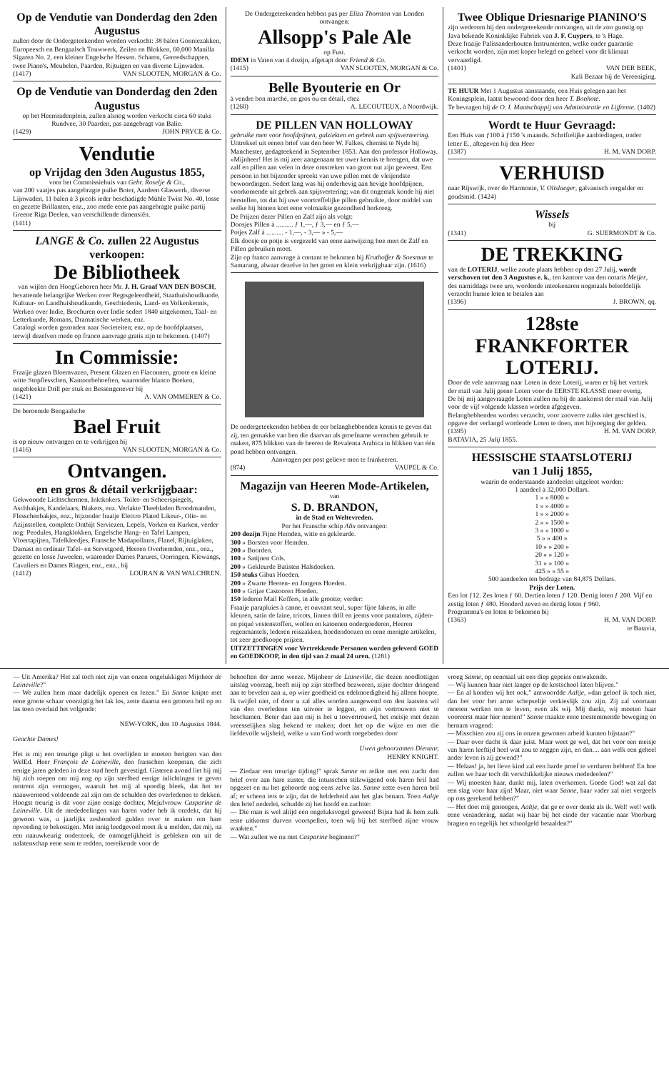Op de Vendutie van Donderdag den 2den Augustus
zullen door de Ondergeteekenden worden verkocht: 38 balen Gonniezakken, Europeesch en Bengaalsch Touwwerk, Zeilen en Blokken, 60,000 Manilla Sigaren No. 2, een kleiner Engelsche Hessen. Scharen, Gereedschappen, twee Piano's, Meubelen, Paarden, Rijtuigen en van diverse Lijnwaden.
(1417) VAN SLOOTEN, MORGAN & Co.
Op de Vendutie van Donderdag den 2den Augustus
op het Heemradenplein, zullen alsnog worden verkocht circa 60 stuks Rundvee, 30 Paarden, pas aangebragt van Balie.
(1429) JOHN PRYCE & Co.
Vendutie
op Vrijdag den 3den Augustus 1855,
voor het Commissiehuis van Gebr. Roselje & Co.,
van 200 vaatjes pas aangebragte puike Boter, Aardeen Glaswerk, diverse Lijnwaden, 11 balen à 3 picols ieder beschadigde Mühle Twist No. 40, losse en gezette Brillanten, enz., zoo mede eene pas aangebragte puike partij Greene Riga Deelen, van verschillende dimensiën.
(1411)
LANGE & Co. zullen 22 Augustus verkoopen:
De Bibliotheek
van wijlen den HoogGeboren heer Mr. J. H. Graaf VAN DEN BOSCH,
bevattende belangrijke Werken over Regtsgeleerdheid, Staathuishoudkunde, Kultuur- en Landhuishoudkunde, Geschiedenis, Land- en Volkenkennis, Werken over Indie, Brochuren over Indie sedert 1840 uitgekomen, Taal- en Letterkunde, Romans, Dramatische werken, enz.
Catalogi worden gezonden naar Societeiten; enz. op de hoofdplaatsen, terwijl dezelven mede op franco aanvrage gratis zijn te bekomen. (1407)
In Commissie:
Fraaije glazen Bloemvazen, Present Glazen en Flaconnen, groote en kleine witte Stopflesschen, Kantoorbehoeften, waaronder blanco Boeken, ongebleekte Drill per stuk en Bessengenever bij
(1421) A. VAN OMMEREN & Co.
De beroemde Bengaalsche
Bael Fruit
is op nieuw ontvangen en te verkrijgen bij
(1416) VAN SLOOTEN, MORGAN & Co.
Ontvangen.
en en gros & détail verkrijgbaar:
Gekwoonde Lichtschermen, Inktkokers. Toilet- en Scheerspiegels, Aschbakjes, Kandelaars, Blakers, enz. Verlakte Theebladen Broodmanden, Flesschenbakjes, enz., bijzonder fraaije Electro Plated Likeur-, Olie- en Azijnstellen, complete Ontbijt Serviezen, Lepels, Vorken en Kurken, verder nog: Pendules, Hangklokken, Engelsche Hang- en Tafel Lampen, Vloertapijten, Tafelkleedjes, Fransche Madapollams, Flanel, Rijtuiglaken, Damast en ordinair Tafel- en Servetgoed, Heeren Overhemden, enz., enz., gezette en losse Juweelen, waaronder Dames Parures, Oorringen, Kiewangs, Cavaliers en Dames Ringen, enz., enz., bij
(1412) LOURAN & VAN WALCHREN.
De Ondergeteekenden hebben pas per Eliza Thornton van Londen ontvangen:
Allsopp's Pale Ale
op Fust.
IDEM in Vaten van 4 dozijn, afgetapt door Friend & Co.
(1415) VAN SLOOTEN, MORGAN & Co.
Belle Byouterie en Or
à vendre bon marché, en gros ou en détail, chez
(1260) A. LECOUTEUX, á Noordwijk.
DE PILLEN VAN HOLLOWAY
gebruike men voor hoofdpijnen, galziekten en gebrek aan spijsverteering. Uittreksel uit eenen brief van den heer W. Falkes, chemist te Nyde bij Manchester, gedagteekend in September 1853. Aan den professor Holloway. »Mijnheer! Het is mij zeer aangenaam ter uwer kennis te brengen, dat uwe zalf en pillen aan velen in deze omstreken van groot nut zijn geweest. Een persoon in het bijzonder spreekt van uwe pillen met de vleijendste bewoordingen. Sedert lang was hij onderhevig aan hevige hoofdpijnen, voorkomende uit gebrek aan spijsvertering; van dit ongemak konde hij niet herstellen, tot dat hij uwe voortreffelijke pillen gebruikte, door middel van welke hij binnen kort eene volmaakte gezondheid herkreeg.
De Prijzen dezer Pillen en Zalf zijn als volgt:
Doosjes Pillen à .......... ƒ 1,—, ƒ 3,— en ƒ 5,—
Potjes Zalf à .......... - 1,—, - 3,— » - 5,—
Elk doosje en potje is vergezeld van eene aanwijzing hoe men de Zalf en Pillen gebruiken moet.
Zijn op franco aanvrage à contant te bekomen bij Kruthoffer & Soesman te Samarang, alwaar dezelve in het groot en klein verkrijgbaar zijn. (1616)
De ondergeteekenden hebben de eer belanghebbenden kennis te geven dat zij, ten gemakke van hen die daarvan als proefname wenschen gebruik te maken, 875 blikken van de heeren de Revalenta Arabica in blikken van één pond hebben ontvangen.
Aanvragen per post gelieve men te frankeeren.
(874) VAUPEL & Co.
Magazijn van Heeren Mode-Artikelen,
van
S. D. BRANDON,
in de Stad en Weltevreden.
Per het Fransche schip Alix ontvangen:
200 dozijn Fijne Hemden, witte en gekleurde.
300 » Borsten voor Hemden.
200 » Boorden.
100 » Satijnen Cols.
200 » Gekleurde Batisten Halsdoeken.
150 stuks Gibus Hoeden.
200 » Zwarte Heeren- en Jongens Hoeden.
100 » Grijze Castooren Hoeden.
150 lederen Mail Koffers, in alle grootte; verder:
Fraaije parapluies à canne, et ouvrant seul, super fijne lakens, in alle kleuren, satin de laine, tricots, linnen drill en jeems voor pantalons, zijden- en piqué vestenstoffen, wollen en katoenen ondergoederen, Heeren regenmantels, lederen reiszakken, hoedendoozen en eene menigte artikelen, tot zeer goedkoope prijzen.
UITZETTINGEN voor Vertrekkende Personen worden geleverd GOED en GOEDKOOP, in den tijd van 2 maal 24 uren. (1281)
Twee Oblique Driesnarige PIANINO'S
zijn wederom bij den ondergeteekende ontvangen, uit de zoo gunstig op Java bekende Koninklijke Fabriek van J. F. Cuypers, te 's Hage.
Deze fraaije Palissanderhouten Instrumenten, welke onder guarantie verkocht worden, zijn met koper belegd en geheel voor dit klimaat vervaardigd.
(1401) VAN DER BEEK,
Kali Bezaar bij de Vereeniging.
TE HUUR Met 1 Augustus aanstaande, een Huis gelegen aan het Koningsplein, laatst bewoond door den heer T. Bonhote.
Te bevragen bij de O. I. Maatschappij van Administratie en Lijfrente. (1402)
Wordt te Huur Gevraagd:
Een Huis van ƒ100 à ƒ150 's maands. Schriftelijke aanbiedingen, onder letter E., aftegeven bij den Heer
(1387) H. M. VAN DORP.
VERHUISD
naar Rijswijk, over de Harmonie, V. Olislaeger, galvanisch vergulder en goudsmid. (1424)
Wissels
bij
(1341) G. SUERMONDT & Co.
DE TREKKING
van de LOTERIJ, welke zoude plaats hebben op den 27 Julij, wordt verschoven tot den 3 Augustus e. k., ten kantore van den notaris Meijer, des namiddags twee ure, wordende inteekenaren nogmaals beleefdelijk verzocht hunne loten te betalen aan
(1396) J. BROWN, qq.
128ste
FRANKFORTER LOTERIJ.
Door de vele aanvraag naar Loten in deze Loterij, waren er bij het vertrek der mail van Julij geene Loten voor de EERSTE KLASSE meer overig.
De bij mij aangevraagde Loten zullen nu bij de aankomst der mail van Julij voor de vijf volgende klassen worden afgegeven.
Belanghebbenden worden verzocht, voor zooverre zulks niet geschied is, opgave der verlangd wordende Loten te doen, met bijvoeging der gelden.
(1395) H. M. VAN DORP.
BATAVIA, 25 Julij 1855.
HESSISCHE STAATSLOTERIJ
van 1 Julij 1855,
waarin de onderstaande aandeelen uitgeloot worden:
1 aandeel à 32,000 Dollars.
1 » » 8000 »
1 » » 4000 »
1 » » 2000 »
2 » » 1500 »
3 » » 1000 »
5 » » 400 »
10 » » 200 »
20 » » 120 »
31 » » 100 »
425 » » 55 »
500 aandeelen ten bedrage van 84,875 Dollars.
Prijs der Loten.
Een lot ƒ12. Zes loten ƒ 60. Dertien loten ƒ 120. Dertig loten ƒ 200. Vijf en zestig loten ƒ 480. Honderd zeven en dertig loten ƒ 960.
Programma's en loten te bekomen bij
(1363) H. M. VAN DORP.
te Batavia,
— Uit Amerika? Het zal toch niet zijn van onzen ongelukkigen Mijnheer de Laineville?"
— We zullen hem maar dadelijk openen en lezen." En Sanne knipte met eene groote schaar voorzigtig het lak los, zette daarna een grooten bril op en las toen overluid het volgende:
NEW-YORK, den 10 Augustus 1844.
Geachte Dames!
Het is mij een treurige pligt u het overlijden te moeten berigten van den WelEd. Heer François de Laineville, den franschen koopman, die zich eenige jaren geleden in deze stad heeft gevestigd. Gisteren avond liet hij mij bij zich roepen om mij nog op zijn sterfbed eenige inlichtingen te geven omtrent zijn vermogen, waaruit het mij al spoedig bleek, dat het ter naauwernood voldoende zal zijn om de schulden des overledenen te dekken. Hoogst treurig is dit voor zijne eenige dochter, Mejufvrouw Casparine de Laineville. Uit de mededeelingen van haren vader heb ik ontdekt, dat hij gewoon was, u jaarlijks zeshonderd gulden over te maken om hare opvoeding te bekostigen. Met innig leedgevoel moet ik u melden, dat mij, na een naauwkeurig onderzoek, de onmogelijkheid is gebleken om uit de nalatenschap eene som te redden, toereikende voor de
behoeften der arme weeze. Mijnheer de Laineville, die dezen noodlottigen uitslag voorzag, heeft mij op zijn sterfbed bezworen, zijne dochter dringend aan te bevelen aan u, op wier goedheid en edelmoedigheid hij alleen hoopte. Ik twijfel niet, of door u zal alles worden aangewend om den laatsten wil van den overledene ten uitvoer te leggen, en zijn vertrouwen niet te beschamen. Beter dan aan mij is het u toevertrouwd, het meisje met dezen vreesselijken slag bekend te maken; doet het op die wijze en met die liefdevolle wijsheid, welke u van God wordt toegebeden door
Uwen gehoorzamen Dienaar,
HENRY KNIGHT.
— Ziedaar een treurige tijding!" sprak Sanne en reikte met een zucht den brief over aan hare zuster, die intusschen stilzwijgend ook haren bril had opgezet en nu het gehoorde nog eens zelve las. Sanne zette even haren bril af; er scheen iets te zijn, dat de helderheid aan het glas benam. Toen Aaltje den brief nederlei, schudde zij het hoofd en zuchtte:
— Die man is wel altijd een ongeluksvogel geweest! Bijna had ik hem zulk eene uitkomst durven voorspellen, toen wij bij het sterfbed zijne vrouw waakten."
— Wat zullen we nu met Casparine beginnen?"
vroeg Sanne, op eenmaal uit een diep gepeins ontwakende.
— Wij kunnen haar niet langer op de kostschool laten blijven."
— En al konden wij het ook," antwoordde Aaltje, »dan geloof ik toch niet, dan het voor het arme schepseltje verkieslijk zou zijn. Zij zal voortaan moeten werken om te leven, even als wij. Mij dunkt, wij moeten haar vooreerst maar hier nemen!" Sanne maakte eene toestemmende beweging en hernam vragend:
— Misschien zou zij ons in onzen gewonen arbeid kunnen bijstaan?"
— Daar over dacht ik daar juist. Maar weet ge wel, dat het voor een meisje van haren leeftijd heel wat zou te zeggen zijn, en dan.... aan welk een geheel ander leven is zij gewend?"
— Helaas! ja, het lieve kind zal een harde proef te verduren hebben! En hoe zullen we haar toch dit verschikkelijke nieuws mededeelen?"
— Wij moesten haar, dunkt mij, laten overkomen. Goede God! wat zal dat een slag voor haar zijn! Maar, niet waar Sanne, haar vader zal niet vergeefs op ons gerekend hebben?"
— Het doet mij genoegen, Aaltje, dat ge er over denkt als ik. Wel! wel! welk eene verandering, nadat wij haar bij het einde der vacantie naar Voorburg bragten en tegelijk het schoolgeld betaalden?"